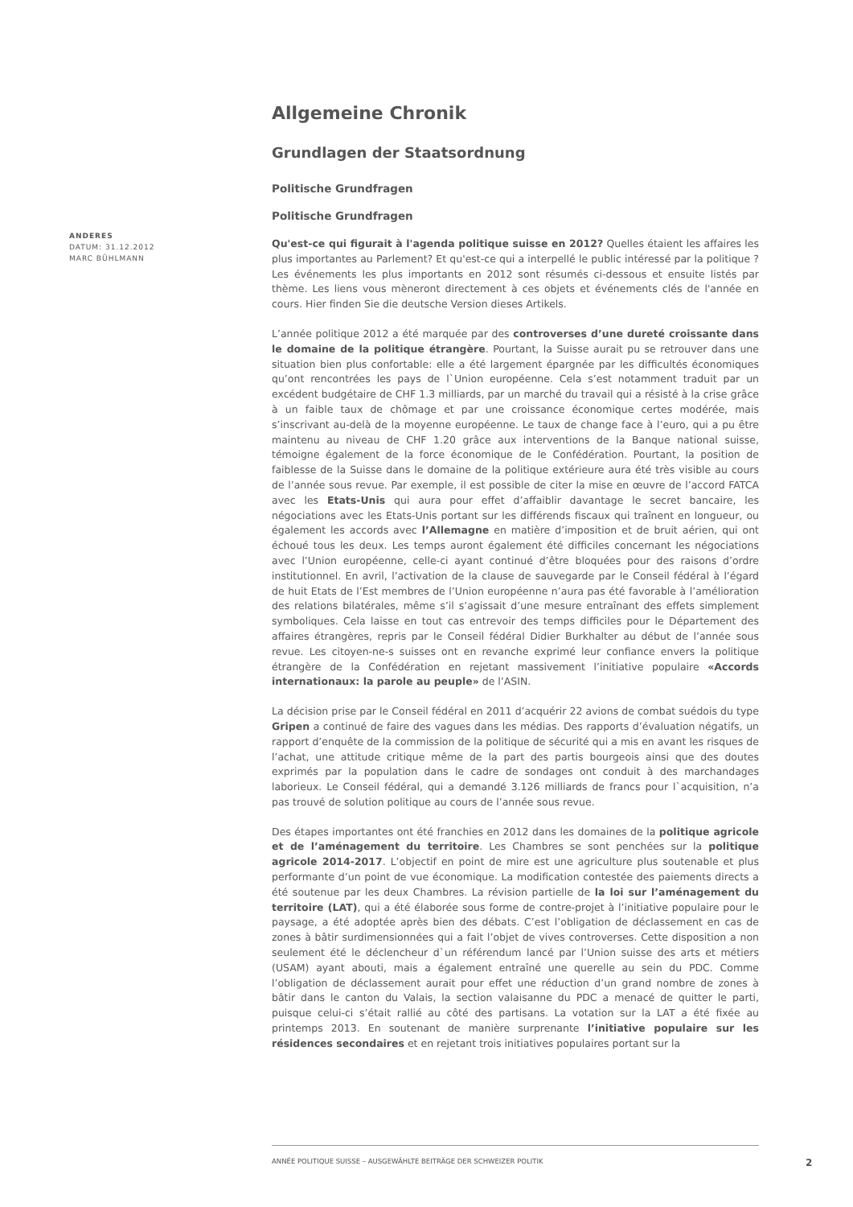ANDERES
DATUM: 31.12.2012
MARC BÜHLMANN
Allgemeine Chronik
Grundlagen der Staatsordnung
Politische Grundfragen
Politische Grundfragen
Qu'est-ce qui figurait à l'agenda politique suisse en 2012? Quelles étaient les affaires les plus importantes au Parlement? Et qu'est-ce qui a interpellé le public intéressé par la politique ? Les événements les plus importants en 2012 sont résumés ci-dessous et ensuite listés par thème. Les liens vous mèneront directement à ces objets et événements clés de l'année en cours. Hier finden Sie die deutsche Version dieses Artikels.
L’année politique 2012 a été marquée par des controverses d’une dureté croissante dans le domaine de la politique étrangère. Pourtant, la Suisse aurait pu se retrouver dans une situation bien plus confortable: elle a été largement épargnée par les difficultés économiques qu’ont rencontrées les pays de l`Union européenne. Cela s’est notamment traduit par un excédent budgétaire de CHF 1.3 milliards, par un marché du travail qui a résisté à la crise grâce à un faible taux de chômage et par une croissance économique certes modérée, mais s’inscrivant au-delà de la moyenne européenne. Le taux de change face à l’euro, qui a pu être maintenu au niveau de CHF 1.20 grâce aux interventions de la Banque national suisse, témoigne également de la force économique de le Confédération. Pourtant, la position de faiblesse de la Suisse dans le domaine de la politique extérieure aura été très visible au cours de l’année sous revue. Par exemple, il est possible de citer la mise en œuvre de l’accord FATCA avec les Etats-Unis qui aura pour effet d’affaiblir davantage le secret bancaire, les négociations avec les Etats-Unis portant sur les différends fiscaux qui traînent en longueur, ou également les accords avec l’Allemagne en matière d’imposition et de bruit aérien, qui ont échoué tous les deux. Les temps auront également été difficiles concernant les négociations avec l’Union européenne, celle-ci ayant continué d’être bloquées pour des raisons d’ordre institutionnel. En avril, l’activation de la clause de sauvegarde par le Conseil fédéral à l’égard de huit Etats de l’Est membres de l’Union européenne n’aura pas été favorable à l’amélioration des relations bilatérales, même s’il s’agissait d’une mesure entraînant des effets simplement symboliques. Cela laisse en tout cas entrevoir des temps difficiles pour le Département des affaires étrangères, repris par le Conseil fédéral Didier Burkhalter au début de l’année sous revue. Les citoyen-ne-s suisses ont en revanche exprimé leur confiance envers la politique étrangère de la Confédération en rejetant massivement l’initiative populaire «Accords internationaux: la parole au peuple» de l’ASIN.
La décision prise par le Conseil fédéral en 2011 d’acquérir 22 avions de combat suédois du type Gripen a continué de faire des vagues dans les médias. Des rapports d’évaluation négatifs, un rapport d’enquête de la commission de la politique de sécurité qui a mis en avant les risques de l’achat, une attitude critique même de la part des partis bourgeois ainsi que des doutes exprimés par la population dans le cadre de sondages ont conduit à des marchandages laborieux. Le Conseil fédéral, qui a demandé 3.126 milliards de francs pour l`acquisition, n’a pas trouvé de solution politique au cours de l’année sous revue.
Des étapes importantes ont été franchies en 2012 dans les domaines de la politique agricole et de l’aménagement du territoire. Les Chambres se sont penchées sur la politique agricole 2014-2017. L’objectif en point de mire est une agriculture plus soutenable et plus performante d’un point de vue économique. La modification contestée des paiements directs a été soutenue par les deux Chambres. La révision partielle de la loi sur l’aménagement du territoire (LAT), qui a été élaborée sous forme de contre-projet à l’initiative populaire pour le paysage, a été adoptée après bien des débats. C’est l’obligation de déclassement en cas de zones à bâtir surdimensionnées qui a fait l’objet de vives controverses. Cette disposition a non seulement été le déclencheur d`un référendum lancé par l’Union suisse des arts et métiers (USAM) ayant abouti, mais a également entraîné une querelle au sein du PDC. Comme l’obligation de déclassement aurait pour effet une réduction d’un grand nombre de zones à bâtir dans le canton du Valais, la section valaisanne du PDC a menacé de quitter le parti, puisque celui-ci s’était rallié au côté des partisans. La votation sur la LAT a été fixée au printemps 2013. En soutenant de manière surprenante l’initiative populaire sur les résidences secondaires et en rejetant trois initiatives populaires portant sur la
ANNÉE POLITIQUE SUISSE – AUSGEWÄHLTE BEITRÄGE DER SCHWEIZER POLITIK
2